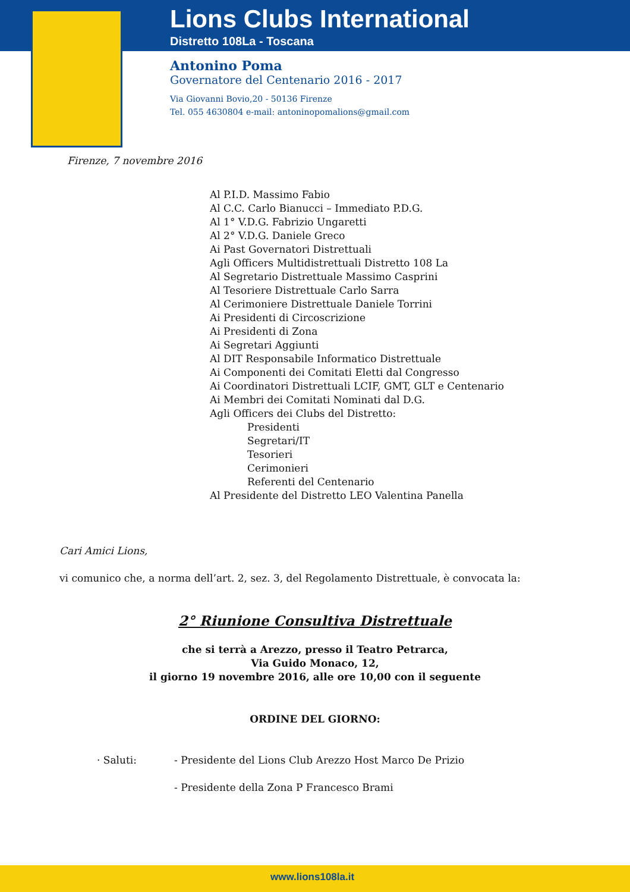Lions Clubs International
Distretto 108La - Toscana
Antonino Poma
Governatore del Centenario 2016 - 2017
Via Giovanni Bovio,20 - 50136 Firenze
Tel. 055 4630804 e-mail: antoninopomalions@gmail.com
Firenze, 7 novembre 2016
Al P.I.D. Massimo Fabio
Al C.C. Carlo Bianucci – Immediato P.D.G.
Al 1° V.D.G. Fabrizio Ungaretti
Al 2° V.D.G. Daniele Greco
Ai Past Governatori Distrettuali
Agli Officers Multidistrettuali Distretto 108 La
Al Segretario Distrettuale Massimo Casprini
Al Tesoriere Distrettuale Carlo Sarra
Al Cerimoniere Distrettuale Daniele Torrini
Ai Presidenti di Circoscrizione
Ai Presidenti di Zona
Ai Segretari Aggiunti
Al DIT Responsabile Informatico Distrettuale
Ai Componenti dei Comitati Eletti dal Congresso
Ai Coordinatori Distrettuali LCIF, GMT, GLT e Centenario
Ai Membri dei Comitati Nominati dal D.G.
Agli Officers dei Clubs del Distretto:
Presidenti
Segretari/IT
Tesorieri
Cerimonieri
Referenti del Centenario
Al Presidente del Distretto LEO Valentina Panella
Cari Amici Lions,
vi comunico che, a norma dell’art. 2, sez. 3, del Regolamento Distrettuale, è convocata la:
2° Riunione Consultiva Distrettuale
che si terrà a Arezzo, presso il Teatro Petrarca,
Via Guido Monaco, 12,
il giorno 19 novembre 2016, alle ore 10,00 con il seguente
ORDINE DEL GIORNO:
· Saluti: - Presidente del Lions Club Arezzo Host Marco De Prizio
- Presidente della Zona P Francesco Brami
www.lions108la.it